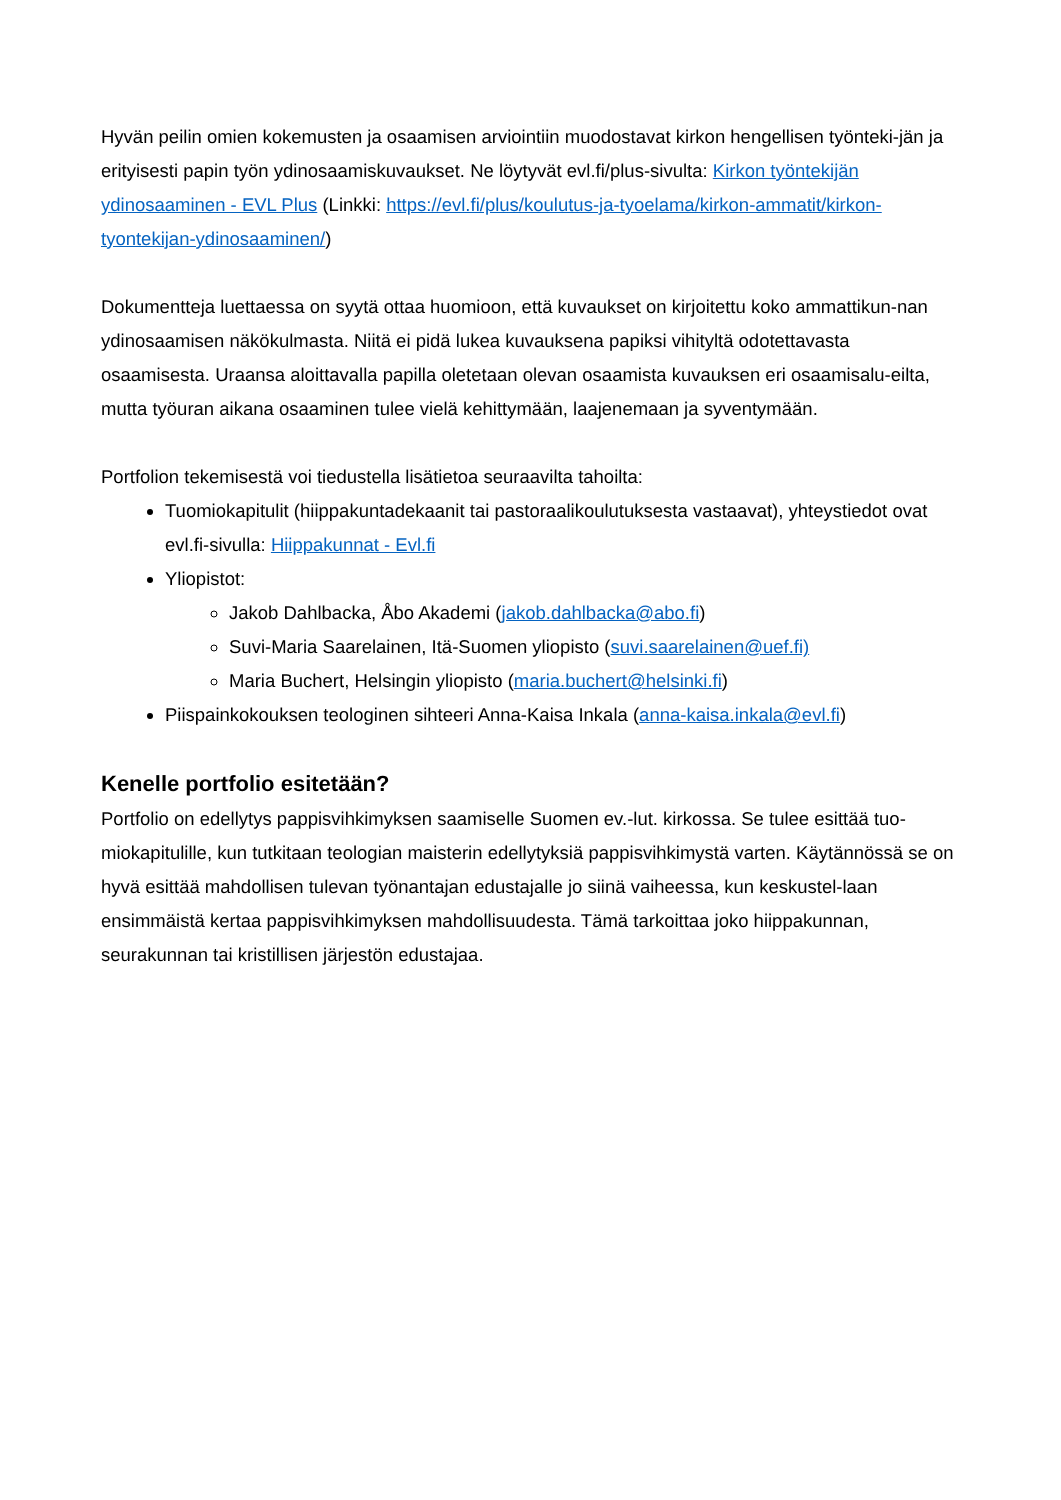Hyvän peilin omien kokemusten ja osaamisen arviointiin muodostavat kirkon hengellisen työnteki-jän ja erityisesti papin työn ydinosaamiskuvaukset. Ne löytyvät evl.fi/plus-sivulta: Kirkon työntekijän ydinosaaminen - EVL Plus (Linkki: https://evl.fi/plus/koulutus-ja-tyoelama/kirkon-ammatit/kirkon-tyontekijan-ydinosaaminen/)
Dokumentteja luettaessa on syytä ottaa huomioon, että kuvaukset on kirjoitettu koko ammattikun-nan ydinosaamisen näkökulmasta. Niitä ei pidä lukea kuvauksena papiksi vihityltä odotettavasta osaamisesta. Uraansa aloittavalla papilla oletetaan olevan osaamista kuvauksen eri osaamisalu-eilta, mutta työuran aikana osaaminen tulee vielä kehittymään, laajenemaan ja syventymään.
Portfolion tekemisestä voi tiedustella lisätietoa seuraavilta tahoilta:
Tuomiokapitulit (hiippakuntadekaanit tai pastoraalikoulutuksesta vastaavat), yhteystiedot ovat evl.fi-sivulla: Hiippakunnat - Evl.fi
Yliopistot:
Jakob Dahlbacka, Åbo Akademi (jakob.dahlbacka@abo.fi)
Suvi-Maria Saarelainen, Itä-Suomen yliopisto (suvi.saarelainen@uef.fi)
Maria Buchert, Helsingin yliopisto (maria.buchert@helsinki.fi)
Piispainkokouksen teologinen sihteeri Anna-Kaisa Inkala (anna-kaisa.inkala@evl.fi)
Kenelle portfolio esitetään?
Portfolio on edellytys pappisvihkimyksen saamiselle Suomen ev.-lut. kirkossa. Se tulee esittää tuo-miokapitulille, kun tutkitaan teologian maisterin edellytyksiä pappisvihkimystä varten. Käytännössä se on hyvä esittää mahdollisen tulevan työnantajan edustajalle jo siinä vaiheessa, kun keskustel-laan ensimmäistä kertaa pappisvihkimyksen mahdollisuudesta. Tämä tarkoittaa joko hiippakunnan, seurakunnan tai kristillisen järjestön edustajaa.